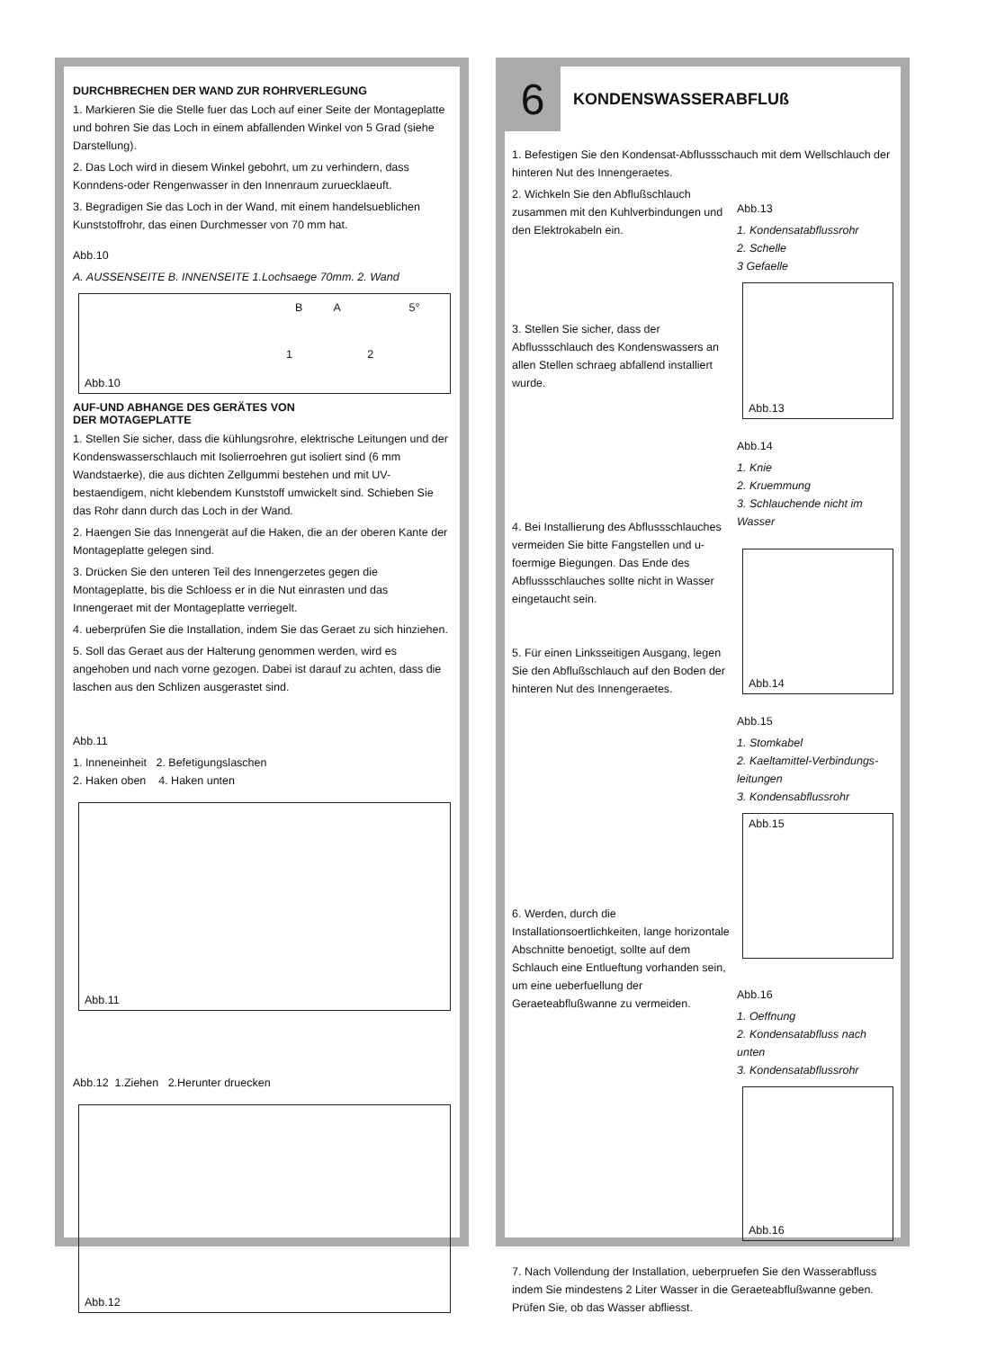DURCHBRECHEN DER WAND ZUR ROHRVERLEGUNG
1. Markieren Sie die Stelle fuer das Loch auf einer Seite der Montageplatte und bohren Sie das Loch in einem abfallenden Winkel von 5 Grad (siehe Darstellung).
2. Das Loch wird in diesem Winkel gebohrt, um zu verhindern, dass Konndens-oder Rengenwasser in den Innenraum zuruecklaeuft.
3. Begradigen Sie das Loch in der Wand, mit einem handelsueblichen Kunststoffrohr, das einen Durchmesser von 70 mm hat.
Abb.10
A. AUSSENSEITE B. INNENSEITE 1.Lochsaege 70mm. 2. Wand
B A 5°
1 2
Abb.10
AUF-UND ABHANGE DES GERÄTES VON
DER MOTAGEPLATTE
1. Stellen Sie sicher, dass die kühlungsrohre, elektrische Leitungen und der Kondenswasserschlauch mit Isolierroehren gut isoliert sind (6 mm Wandstaerke), die aus dichten Zellgummi bestehen und mit UV-bestaendigem, nicht klebendem Kunststoff umwickelt sind. Schieben Sie das Rohr dann durch das Loch in der Wand.
2. Haengen Sie das Innengerät auf die Haken, die an der oberen Kante der Montageplatte gelegen sind.
3. Drücken Sie den unteren Teil des Innengerzetes gegen die Montageplatte, bis die Schloess er in die Nut einrasten und das Innengeraet mit der Montageplatte verriegelt.
4. ueberprüfen Sie die Installation, indem Sie das Geraet zu sich hinziehen.
5. Soll das Geraet aus der Halterung genommen werden, wird es angehoben und nach vorne gezogen. Dabei ist darauf zu achten, dass die laschen aus den Schlizen ausgerastet sind.
Abb.11
1. Inneneinheit 2. Befetigungslaschen
2. Haken oben 4. Haken unten
Abb.11
Abb.12 1.Ziehen 2.Herunter druecken
Abb.12
6
KONDENSWASSERABFLUß
1. Befestigen Sie den Kondensat-Abflussschauch mit dem Wellschlauch der hinteren Nut des Innengeraetes.
2. Wichkeln Sie den Abflußschlauch zusammen mit den Kuhlverbindungen und den Elektrokabeln ein.
3. Stellen Sie sicher, dass der Abflussschlauch des Kondenswassers an allen Stellen schraeg abfallend installiert wurde.
4. Bei Installierung des Abflussschlauches vermeiden Sie bitte Fangstellen und u-foermige Biegungen. Das Ende des Abflussschlauches sollte nicht in Wasser eingetaucht sein.
5. Für einen Linksseitigen Ausgang, legen Sie den Abflußschlauch auf den Boden der hinteren Nut des Innengeraetes.
6. Werden, durch die Installationsoertlichkeiten, lange horizontale Abschnitte benoetigt, sollte auf dem Schlauch eine Entlueftung vorhanden sein, um eine ueberfuellung der Geraeteabflußwanne zu vermeiden.
Abb.13
1. Kondensatabflussrohr
2. Schelle
3 Gefaelle
Abb.13
Abb.14
1. Knie
2. Kruemmung
3. Schlauchende nicht im Wasser
Abb.14
Abb.15
1. Stomkabel
2. Kaeltamittel-Verbindungs-leitungen
3. Kondensabflussrohr
Abb.15
Abb.16
1. Oeffnung
2. Kondensatabfluss nach unten
3. Kondensatabflussrohr
Abb.16
7. Nach Vollendung der Installation, ueberpruefen Sie den Wasserabfluss indem Sie mindestens 2 Liter Wasser in die Geraeteabflußwanne geben. Prüfen Sie, ob das Wasser abfliesst.